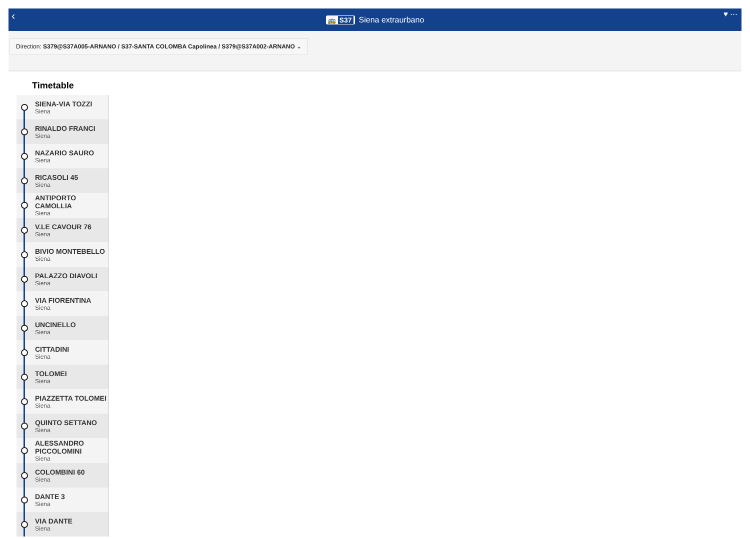‹ 🚌 S37 Siena extraurbano ♥ ⋯
Direction: S379@S37A005-ARNANO / S37-SANTA COLOMBA Capolinea / S379@S37A002-ARNANO ⌄
Timetable
SIENA-VIA TOZZI
Siena
RINALDO FRANCI
Siena
NAZARIO SAURO
Siena
RICASOLI 45
Siena
ANTIPORTO CAMOLLIA
Siena
V.LE CAVOUR 76
Siena
BIVIO MONTEBELLO
Siena
PALAZZO DIAVOLI
Siena
VIA FIORENTINA
Siena
UNCINELLO
Siena
CITTADINI
Siena
TOLOMEI
Siena
PIAZZETTA TOLOMEI
Siena
QUINTO SETTANO
Siena
ALESSANDRO PICCOLOMINI
Siena
COLOMBINI 60
Siena
DANTE 3
Siena
VIA DANTE
Siena